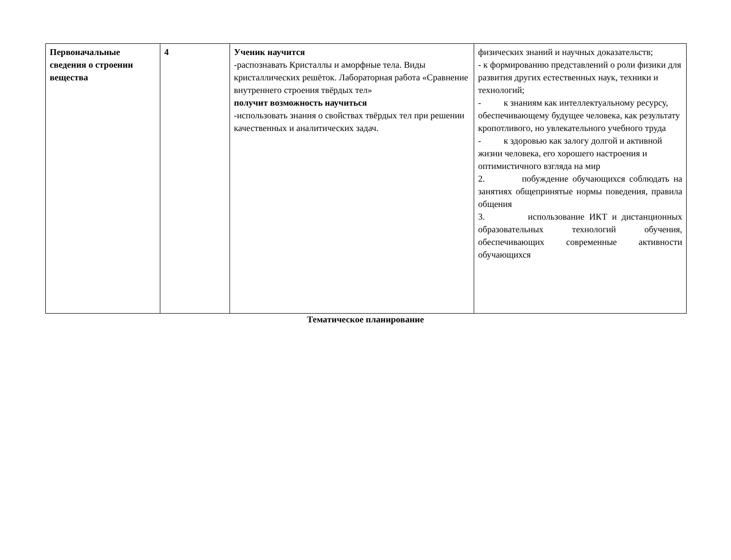| Первоначальные сведения о строении вещества | 4 | Ученик научится -распознавать Кристаллы и аморфные тела. Виды кристаллических решёток. Лабораторная работа «Сравнение внутреннего строения твёрдых тел» получит возможность научиться -использовать знания о свойствах твёрдых тел при решении качественных и аналитических задач. | физических знаний и научных доказательств; - к формированию представлений о роли физики для развития других естественных наук, техники и технологий; - к знаниям как интеллектуальному ресурсу, обеспечивающему будущее человека, как результату кропотливого, но увлекательного учебного труда - к здоровью как залогу долгой и активной жизни человека, его хорошего настроения и оптимистичного взгляда на мир 2. побуждение обучающихся соблюдать на занятиях общепринятые нормы поведения, правила общения 3. использование ИКТ и дистанционных образовательных технологий обучения, обеспечивающих современные активности обучающихся |
Тематическое планирование